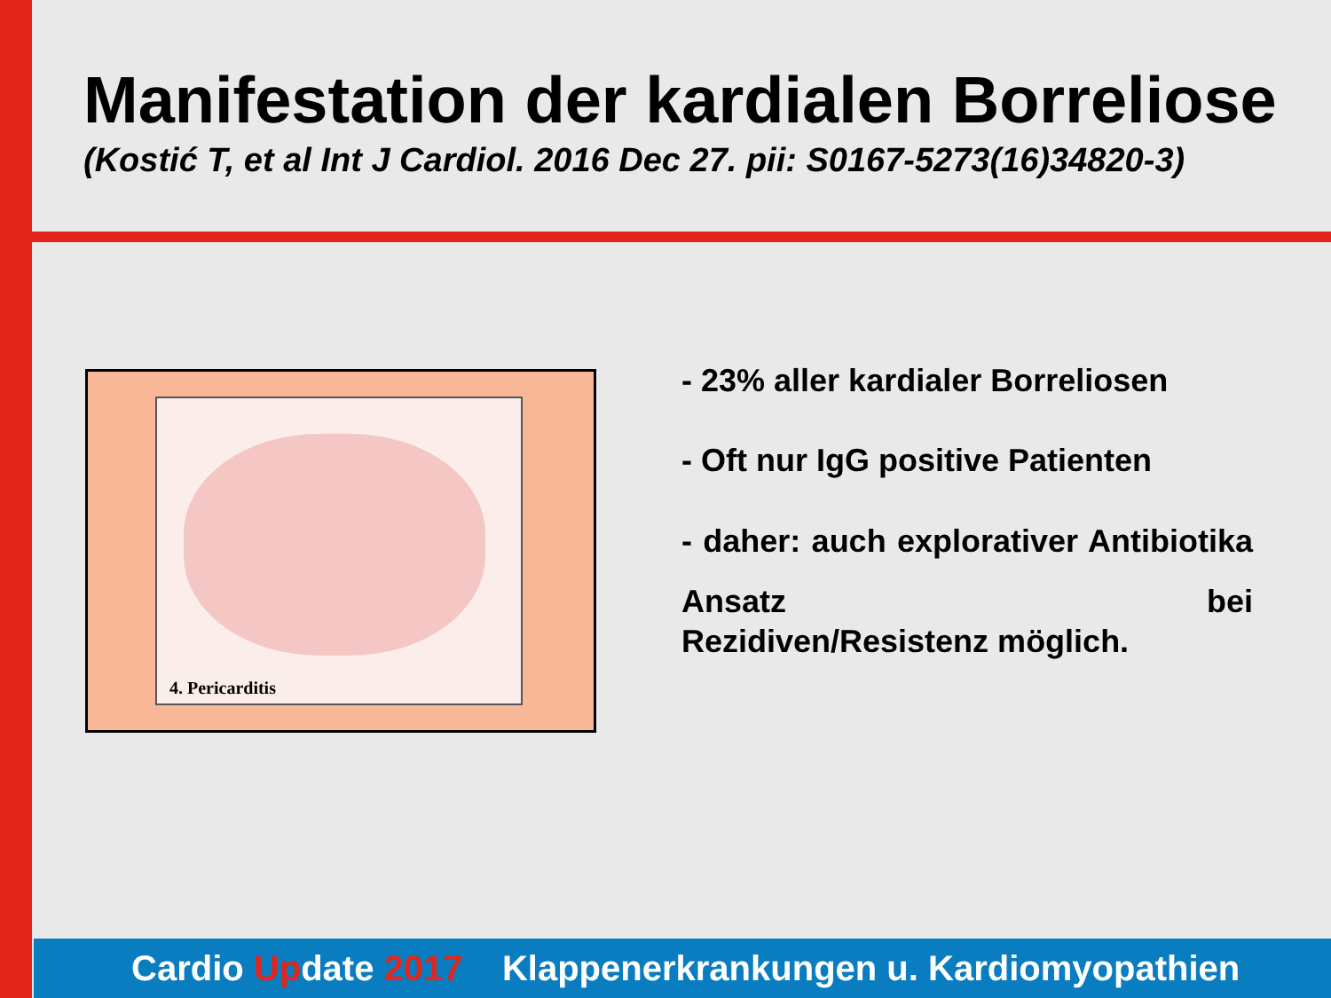Manifestation der kardialen Borreliose
(Kostić T, et al Int J Cardiol. 2016 Dec 27. pii: S0167-5273(16)34820-3)
4. Pericarditis
- 23% aller kardialer Borreliosen
- Oft nur IgG positive Patienten
- daher: auch explorativer Antibiotika Ansatz bei
Rezidiven/Resistenz möglich.
Cardio Update 2017 Klappenerkrankungen u. Kardiomyopathien